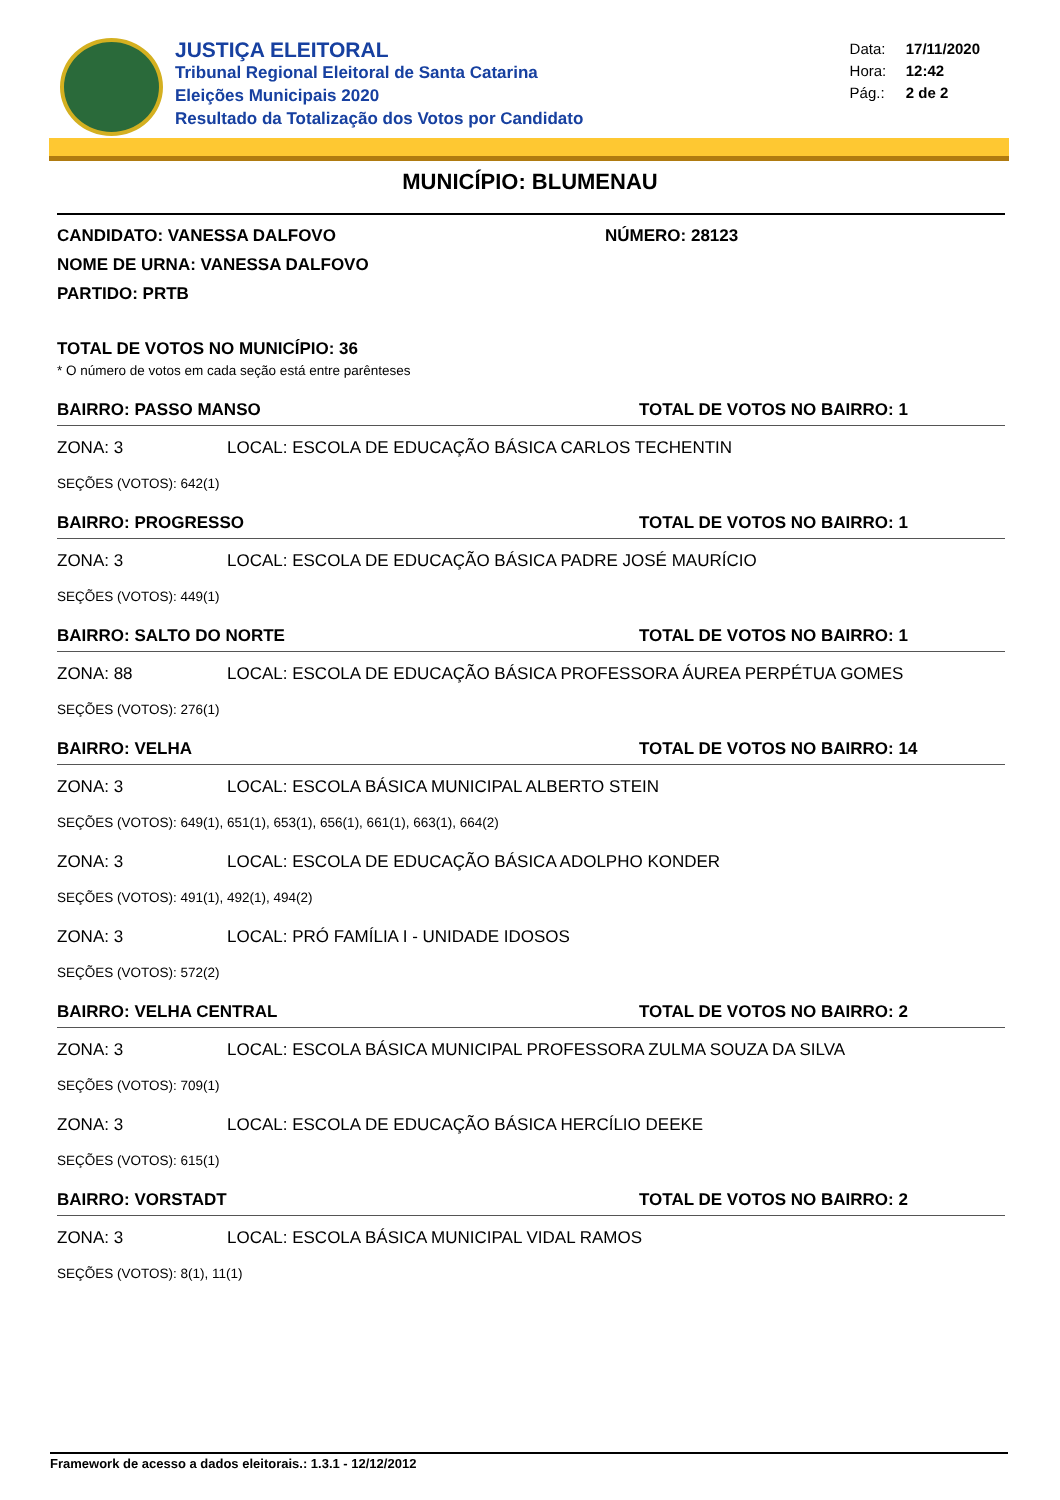JUSTIÇA ELEITORAL
Tribunal Regional Eleitoral de Santa Catarina
Eleições Municipais 2020
Resultado da Totalização dos Votos por Candidato
Data: 17/11/2020
Hora: 12:42
Pág.: 2 de 2
MUNICÍPIO: BLUMENAU
CANDIDATO: VANESSA DALFOVO NÚMERO: 28123
NOME DE URNA: VANESSA DALFOVO
PARTIDO: PRTB
TOTAL DE VOTOS NO MUNICÍPIO: 36
* O número de votos em cada seção está entre parênteses
BAIRRO: PASSO MANSO TOTAL DE VOTOS NO BAIRRO: 1
ZONA: 3 LOCAL: ESCOLA DE EDUCAÇÃO BÁSICA CARLOS TECHENTIN
SEÇÕES (VOTOS): 642(1)
BAIRRO: PROGRESSO TOTAL DE VOTOS NO BAIRRO: 1
ZONA: 3 LOCAL: ESCOLA DE EDUCAÇÃO BÁSICA PADRE JOSÉ MAURÍCIO
SEÇÕES (VOTOS): 449(1)
BAIRRO: SALTO DO NORTE TOTAL DE VOTOS NO BAIRRO: 1
ZONA: 88 LOCAL: ESCOLA DE EDUCAÇÃO BÁSICA PROFESSORA ÁUREA PERPÉTUA GOMES
SEÇÕES (VOTOS): 276(1)
BAIRRO: VELHA TOTAL DE VOTOS NO BAIRRO: 14
ZONA: 3 LOCAL: ESCOLA BÁSICA MUNICIPAL ALBERTO STEIN
SEÇÕES (VOTOS): 649(1), 651(1), 653(1), 656(1), 661(1), 663(1), 664(2)
ZONA: 3 LOCAL: ESCOLA DE EDUCAÇÃO BÁSICA ADOLPHO KONDER
SEÇÕES (VOTOS): 491(1), 492(1), 494(2)
ZONA: 3 LOCAL: PRÓ FAMÍLIA I - UNIDADE IDOSOS
SEÇÕES (VOTOS): 572(2)
BAIRRO: VELHA CENTRAL TOTAL DE VOTOS NO BAIRRO: 2
ZONA: 3 LOCAL: ESCOLA BÁSICA MUNICIPAL PROFESSORA ZULMA SOUZA DA SILVA
SEÇÕES (VOTOS): 709(1)
ZONA: 3 LOCAL: ESCOLA DE EDUCAÇÃO BÁSICA HERCÍLIO DEEKE
SEÇÕES (VOTOS): 615(1)
BAIRRO: VORSTADT TOTAL DE VOTOS NO BAIRRO: 2
ZONA: 3 LOCAL: ESCOLA BÁSICA MUNICIPAL VIDAL RAMOS
SEÇÕES (VOTOS): 8(1), 11(1)
Framework de acesso a dados eleitorais.: 1.3.1 - 12/12/2012